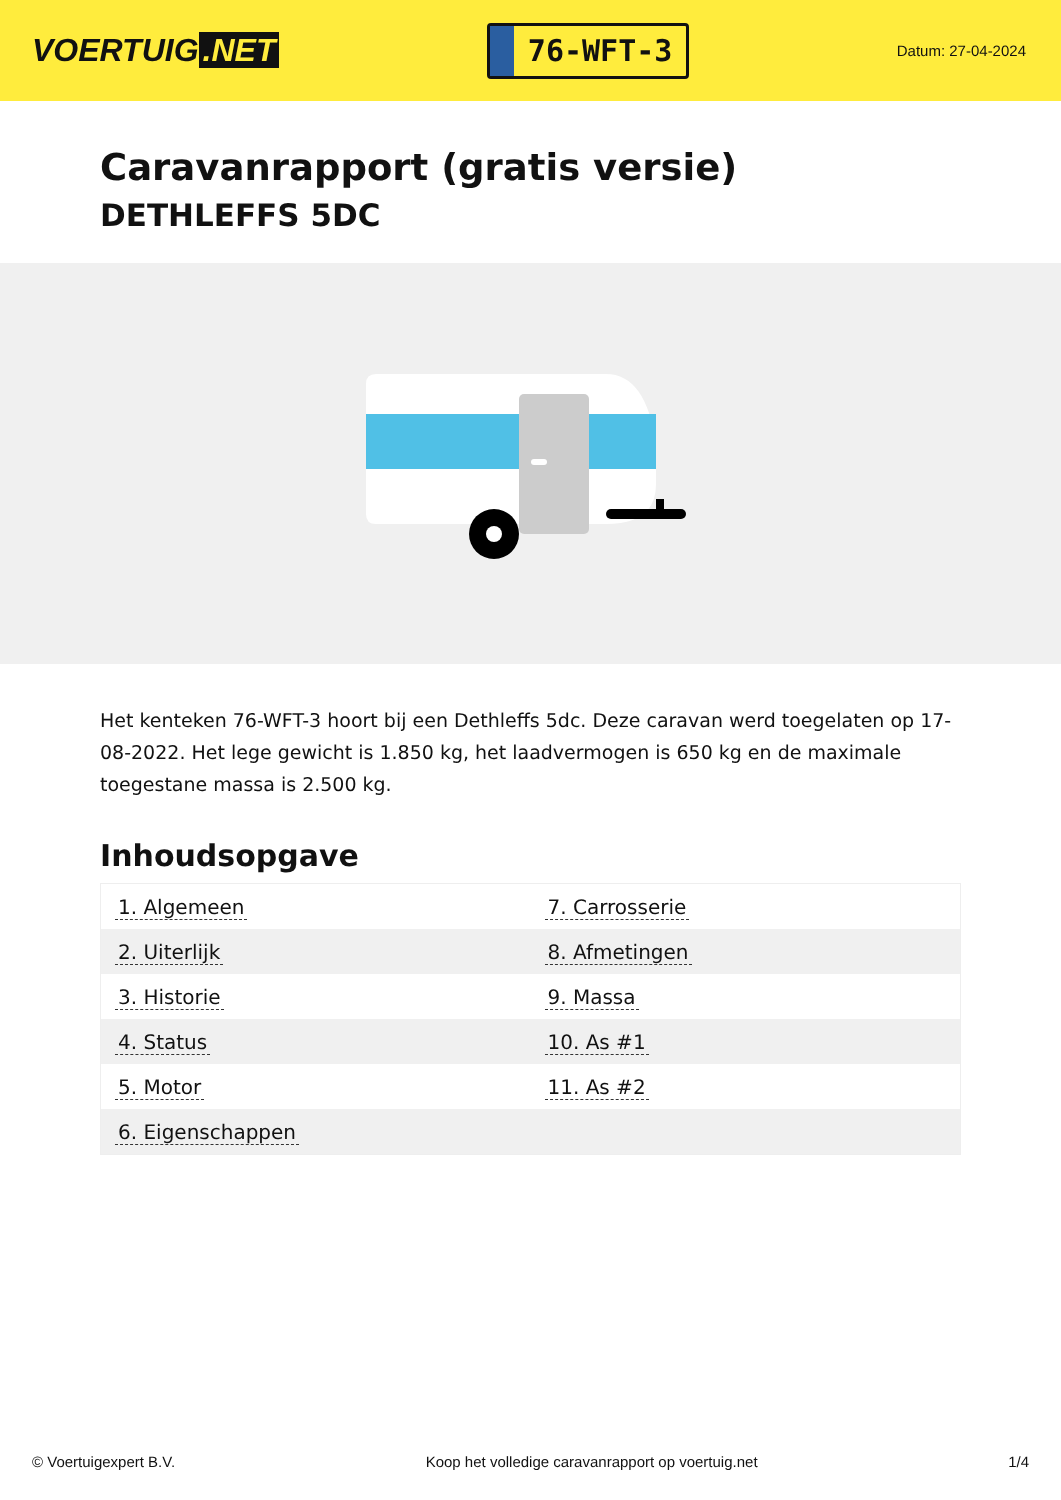VOERTUIG.NET
76-WFT-3
Datum: 27-04-2024
Caravanrapport (gratis versie)
DETHLEFFS 5DC
Het kenteken 76-WFT-3 hoort bij een Dethleffs 5dc. Deze caravan werd toegelaten op 17-08-2022. Het lege gewicht is 1.850 kg, het laadvermogen is 650 kg en de maximale toegestane massa is 2.500 kg.
Inhoudsopgave
| 1. Algemeen | 7. Carrosserie |
| 2. Uiterlijk | 8. Afmetingen |
| 3. Historie | 9. Massa |
| 4. Status | 10. As #1 |
| 5. Motor | 11. As #2 |
| 6. Eigenschappen | |
© Voertuigexpert B.V. Koop het volledige caravanrapport op voertuig.net 1/4